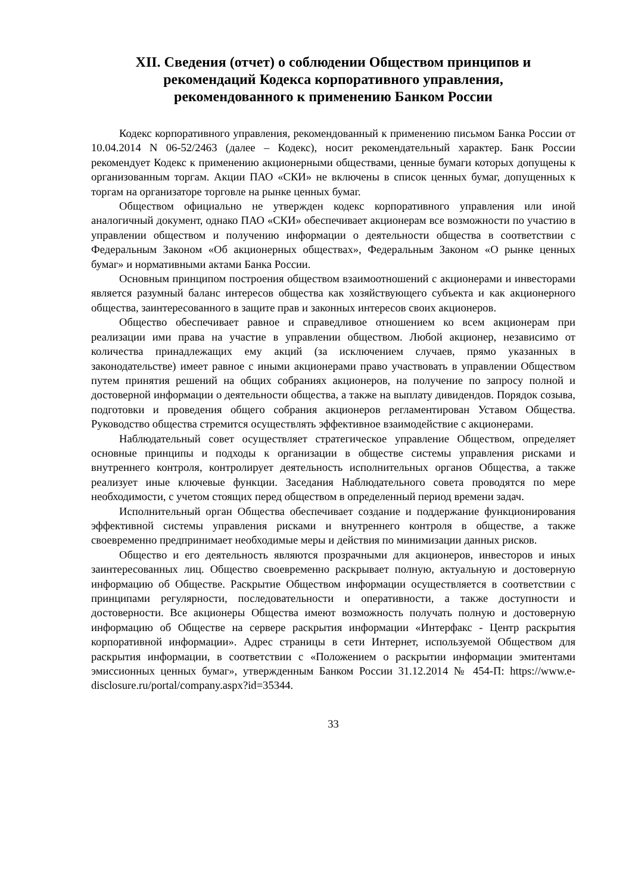XII. Сведения (отчет) о соблюдении Обществом принципов и
рекомендаций Кодекса корпоративного управления,
рекомендованного к применению Банком России
Кодекс корпоративного управления, рекомендованный к применению письмом Банка России от 10.04.2014 N 06-52/2463 (далее – Кодекс), носит рекомендательный характер. Банк России рекомендует Кодекс к применению акционерными обществами, ценные бумаги которых допущены к организованным торгам. Акции ПАО «СКИ» не включены в список ценных бумаг, допущенных к торгам на организаторе торговле на рынке ценных бумаг.
Обществом официально не утвержден кодекс корпоративного управления или иной аналогичный документ, однако ПАО «СКИ» обеспечивает акционерам все возможности по участию в управлении обществом и получению информации о деятельности общества в соответствии с Федеральным Законом «Об акционерных обществах», Федеральным Законом «О рынке ценных бумаг» и нормативными актами Банка России.
Основным принципом построения обществом взаимоотношений с акционерами и инвесторами является разумный баланс интересов общества как хозяйствующего субъекта и как акционерного общества, заинтересованного в защите прав и законных интересов своих акционеров.
Общество обеспечивает равное и справедливое отношением ко всем акционерам при реализации ими права на участие в управлении обществом. Любой акционер, независимо от количества принадлежащих ему акций (за исключением случаев, прямо указанных в законодательстве) имеет равное с иными акционерами право участвовать в управлении Обществом путем принятия решений на общих собраниях акционеров, на получение по запросу полной и достоверной информации о деятельности общества, а также на выплату дивидендов. Порядок созыва, подготовки и проведения общего собрания акционеров регламентирован Уставом Общества. Руководство общества стремится осуществлять эффективное взаимодействие с акционерами.
Наблюдательный совет осуществляет стратегическое управление Обществом, определяет основные принципы и подходы к организации в обществе системы управления рисками и внутреннего контроля, контролирует деятельность исполнительных органов Общества, а также реализует иные ключевые функции. Заседания Наблюдательного совета проводятся по мере необходимости, с учетом стоящих перед обществом в определенный период времени задач.
Исполнительный орган Общества обеспечивает создание и поддержание функционирования эффективной системы управления рисками и внутреннего контроля в обществе, а также своевременно предпринимает необходимые меры и действия по минимизации данных рисков.
Общество и его деятельность являются прозрачными для акционеров, инвесторов и иных заинтересованных лиц. Общество своевременно раскрывает полную, актуальную и достоверную информацию об Обществе. Раскрытие Обществом информации осуществляется в соответствии с принципами регулярности, последовательности и оперативности, а также доступности и достоверности. Все акционеры Общества имеют возможность получать полную и достоверную информацию об Обществе на сервере раскрытия информации «Интерфакс - Центр раскрытия корпоративной информации». Адрес страницы в сети Интернет, используемой Обществом для раскрытия информации, в соответствии с «Положением о раскрытии информации эмитентами эмиссионных ценных бумаг», утвержденным Банком России 31.12.2014 № 454-П: https://www.e-disclosure.ru/portal/company.aspx?id=35344.
33